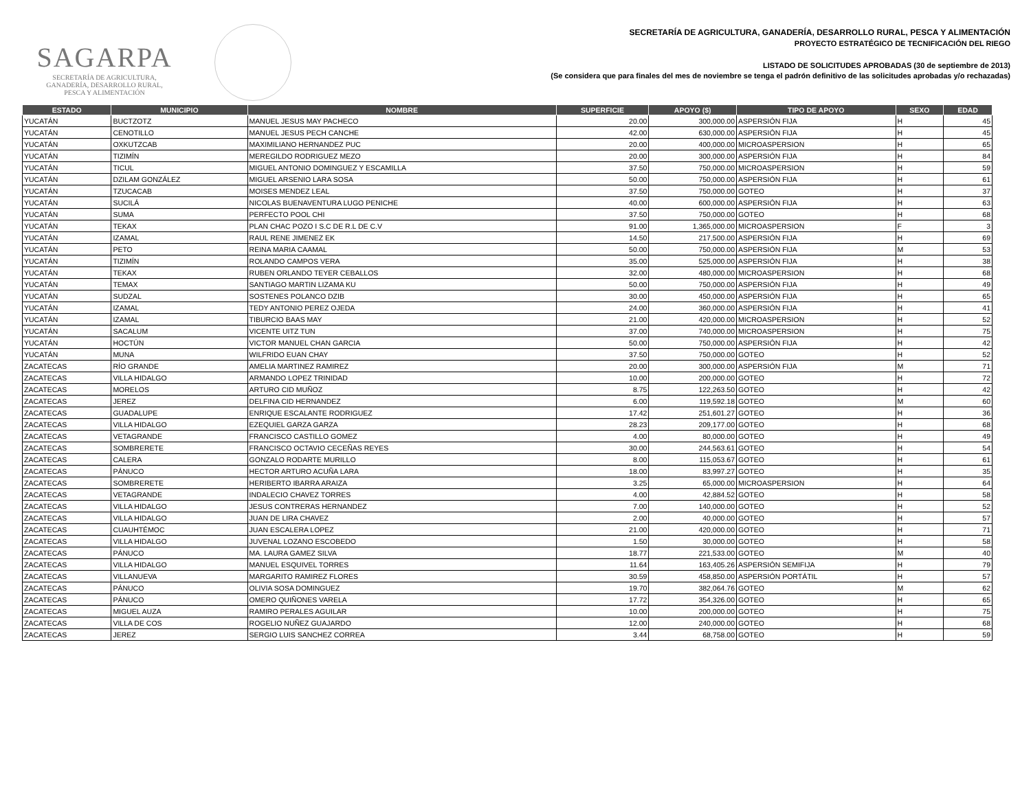SAGARPA
SECRETARÍA DE AGRICULTURA,
GANADERÍA, DESARROLLO RURAL,
PESCA Y ALIMENTACIÓN
SECRETARÍA DE AGRICULTURA, GANADERÍA, DESARROLLO RURAL, PESCA Y ALIMENTACIÓN
PROYECTO ESTRATÉGICO DE TECNIFICACIÓN DEL RIEGO
LISTADO DE SOLICITUDES APROBADAS (30 de septiembre de 2013)
(Se considera que para finales del mes de noviembre se tenga el padrón definitivo de las solicitudes aprobadas y/o rechazadas)
| ESTADO | MUNICIPIO | NOMBRE | SUPERFICIE | APOYO ($) | TIPO DE APOYO | SEXO | EDAD |
| --- | --- | --- | --- | --- | --- | --- | --- |
| YUCATÁN | BUCTZOTZ | MANUEL JESUS MAY PACHECO | 20.00 | 300,000.00 | ASPERSIÓN FIJA | H | 45 |
| YUCATÁN | CENOTILLO | MANUEL JESUS PECH CANCHE | 42.00 | 630,000.00 | ASPERSIÓN FIJA | H | 45 |
| YUCATÁN | OXKUTZCAB | MAXIMILIANO HERNANDEZ PUC | 20.00 | 400,000.00 | MICROASPERSION | H | 65 |
| YUCATÁN | TIZIMÍN | MEREGILDO RODRIGUEZ MEZO | 20.00 | 300,000.00 | ASPERSIÓN FIJA | H | 84 |
| YUCATÁN | TICUL | MIGUEL ANTONIO DOMINGUEZ Y ESCAMILLA | 37.50 | 750,000.00 | MICROASPERSION | H | 59 |
| YUCATÁN | DZILAM GONZÁLEZ | MIGUEL ARSENIO LARA SOSA | 50.00 | 750,000.00 | ASPERSIÓN FIJA | H | 61 |
| YUCATÁN | TZUCACAB | MOISES MENDEZ LEAL | 37.50 | 750,000.00 | GOTEO | H | 37 |
| YUCATÁN | SUCILÁ | NICOLAS BUENAVENTURA LUGO PENICHE | 40.00 | 600,000.00 | ASPERSIÓN FIJA | H | 63 |
| YUCATÁN | SUMA | PERFECTO POOL CHI | 37.50 | 750,000.00 | GOTEO | H | 68 |
| YUCATÁN | TEKAX | PLAN CHAC POZO I S.C DE R.L DE C.V | 91.00 | 1,365,000.00 | MICROASPERSION | F | 3 |
| YUCATÁN | IZAMAL | RAUL RENE JIMENEZ EK | 14.50 | 217,500.00 | ASPERSIÓN FIJA | H | 69 |
| YUCATÁN | PETO | REINA MARIA CAAMAL | 50.00 | 750,000.00 | ASPERSIÓN FIJA | M | 53 |
| YUCATÁN | TIZIMÍN | ROLANDO CAMPOS VERA | 35.00 | 525,000.00 | ASPERSIÓN FIJA | H | 38 |
| YUCATÁN | TEKAX | RUBEN ORLANDO TEYER CEBALLOS | 32.00 | 480,000.00 | MICROASPERSION | H | 68 |
| YUCATÁN | TEMAX | SANTIAGO MARTIN LIZAMA KU | 50.00 | 750,000.00 | ASPERSIÓN FIJA | H | 49 |
| YUCATÁN | SUDZAL | SOSTENES POLANCO DZIB | 30.00 | 450,000.00 | ASPERSIÓN FIJA | H | 65 |
| YUCATÁN | IZAMAL | TEDY ANTONIO PEREZ OJEDA | 24.00 | 360,000.00 | ASPERSIÓN FIJA | H | 41 |
| YUCATÁN | IZAMAL | TIBURCIO BAAS MAY | 21.00 | 420,000.00 | MICROASPERSION | H | 52 |
| YUCATÁN | SACALUM | VICENTE UITZ TUN | 37.00 | 740,000.00 | MICROASPERSION | H | 75 |
| YUCATÁN | HOCTÚN | VICTOR MANUEL CHAN GARCIA | 50.00 | 750,000.00 | ASPERSIÓN FIJA | H | 42 |
| YUCATÁN | MUNA | WILFRIDO EUAN CHAY | 37.50 | 750,000.00 | GOTEO | H | 52 |
| ZACATECAS | RÍO GRANDE | AMELIA MARTINEZ RAMIREZ | 20.00 | 300,000.00 | ASPERSIÓN FIJA | M | 71 |
| ZACATECAS | VILLA HIDALGO | ARMANDO LOPEZ TRINIDAD | 10.00 | 200,000.00 | GOTEO | H | 72 |
| ZACATECAS | MORELOS | ARTURO CID MUÑOZ | 8.75 | 122,263.50 | GOTEO | H | 42 |
| ZACATECAS | JEREZ | DELFINA CID HERNANDEZ | 6.00 | 119,592.18 | GOTEO | M | 60 |
| ZACATECAS | GUADALUPE | ENRIQUE ESCALANTE RODRIGUEZ | 17.42 | 251,601.27 | GOTEO | H | 36 |
| ZACATECAS | VILLA HIDALGO | EZEQUIEL GARZA GARZA | 28.23 | 209,177.00 | GOTEO | H | 68 |
| ZACATECAS | VETAGRANDE | FRANCISCO CASTILLO GOMEZ | 4.00 | 80,000.00 | GOTEO | H | 49 |
| ZACATECAS | SOMBRERETE | FRANCISCO OCTAVIO CECEÑAS REYES | 30.00 | 244,563.61 | GOTEO | H | 54 |
| ZACATECAS | CALERA | GONZALO RODARTE MURILLO | 8.00 | 115,053.67 | GOTEO | H | 61 |
| ZACATECAS | PÁNUCO | HECTOR ARTURO ACUÑA LARA | 18.00 | 83,997.27 | GOTEO | H | 35 |
| ZACATECAS | SOMBRERETE | HERIBERTO IBARRA ARAIZA | 3.25 | 65,000.00 | MICROASPERSION | H | 64 |
| ZACATECAS | VETAGRANDE | INDALECIO CHAVEZ TORRES | 4.00 | 42,884.52 | GOTEO | H | 58 |
| ZACATECAS | VILLA HIDALGO | JESUS CONTRERAS HERNANDEZ | 7.00 | 140,000.00 | GOTEO | H | 52 |
| ZACATECAS | VILLA HIDALGO | JUAN DE LIRA CHAVEZ | 2.00 | 40,000.00 | GOTEO | H | 57 |
| ZACATECAS | CUAUHTÉMOC | JUAN ESCALERA LOPEZ | 21.00 | 420,000.00 | GOTEO | H | 71 |
| ZACATECAS | VILLA HIDALGO | JUVENAL LOZANO ESCOBEDO | 1.50 | 30,000.00 | GOTEO | H | 58 |
| ZACATECAS | PÁNUCO | MA. LAURA GAMEZ SILVA | 18.77 | 221,533.00 | GOTEO | M | 40 |
| ZACATECAS | VILLA HIDALGO | MANUEL ESQUIVEL TORRES | 11.64 | 163,405.26 | ASPERSIÓN SEMIFIJA | H | 79 |
| ZACATECAS | VILLANUEVA | MARGARITO RAMIREZ FLORES | 30.59 | 458,850.00 | ASPERSIÓN PORTÁTIL | H | 57 |
| ZACATECAS | PÁNUCO | OLIVIA SOSA DOMINGUEZ | 19.70 | 382,064.76 | GOTEO | M | 62 |
| ZACATECAS | PÁNUCO | OMERO QUIÑONES VARELA | 17.72 | 354,326.00 | GOTEO | H | 65 |
| ZACATECAS | MIGUEL AUZA | RAMIRO PERALES AGUILAR | 10.00 | 200,000.00 | GOTEO | H | 75 |
| ZACATECAS | VILLA DE COS | ROGELIO NUÑEZ GUAJARDO | 12.00 | 240,000.00 | GOTEO | H | 68 |
| ZACATECAS | JEREZ | SERGIO LUIS SANCHEZ CORREA | 3.44 | 68,758.00 | GOTEO | H | 59 |